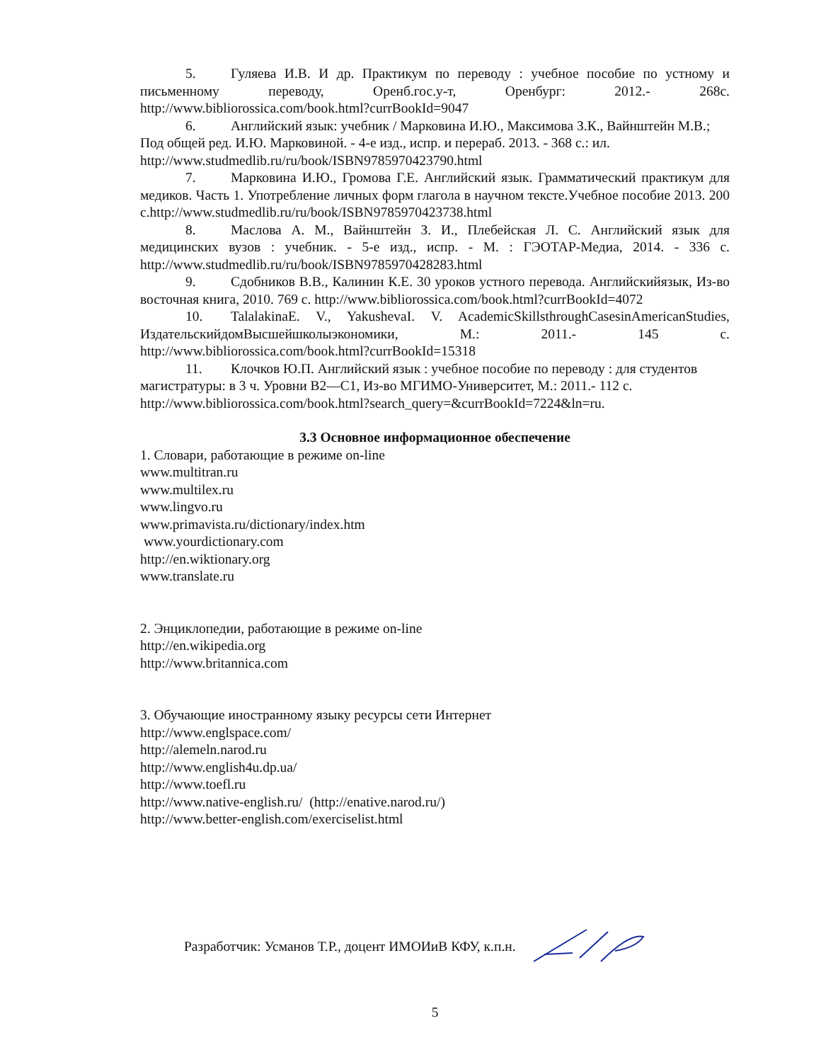5. Гуляева И.В. И др. Практикум по переводу : учебное пособие по устному и письменному переводу, Оренб.гос.у-т, Оренбург: 2012.- 268с. http://www.bibliorossica.com/book.html?currBookId=9047
6. Английский язык: учебник / Марковина И.Ю., Максимова З.К., Вайнштейн М.В.; Под общей ред. И.Ю. Марковиной. - 4-е изд., испр. и перераб. 2013. - 368 с.: ил. http://www.studmedlib.ru/ru/book/ISBN9785970423790.html
7. Марковина И.Ю., Громова Г.Е. Английский язык. Грамматический практикум для медиков. Часть 1. Употребление личных форм глагола в научном тексте.Учебное пособие 2013. 200 с.http://www.studmedlib.ru/ru/book/ISBN9785970423738.html
8. Маслова А. М., Вайнштейн З. И., Плебейская Л. С. Английский язык для медицинских вузов : учебник. - 5-е изд., испр. - М. : ГЭОТАР-Медиа, 2014. - 336 с. http://www.studmedlib.ru/ru/book/ISBN9785970428283.html
9. Сдобников В.В., Калинин К.Е. 30 уроков устного перевода. Английскийязык, Из-во восточная книга, 2010. 769 с. http://www.bibliorossica.com/book.html?currBookId=4072
10. TalalakinaE. V., YakushevaI. V. AcademicSkillsthroughCasesinAmericanStudies, ИздательскийдомВысшейшколыэкономики, М.: 2011.- 145 с. http://www.bibliorossica.com/book.html?currBookId=15318
11. Клочков Ю.П. Английский язык : учебное пособие по переводу : для студентов магистратуры: в 3 ч. Уровни В2—С1, Из-во МГИМО-Университет, М.: 2011.- 112 с. http://www.bibliorossica.com/book.html?search_query=&currBookId=7224&ln=ru.
3.3 Основное информационное обеспечение
1. Словари, работающие в режиме on-line
www.multitran.ru
www.multilex.ru
www.lingvo.ru
www.primavista.ru/dictionary/index.htm
www.yourdictionary.com
http://en.wiktionary.org
www.translate.ru
2. Энциклопедии, работающие в режиме on-line
http://en.wikipedia.org
http://www.britannica.com
3. Обучающие иностранному языку ресурсы сети Интернет
http://www.englspace.com/
http://alemeln.narod.ru
http://www.english4u.dp.ua/
http://www.toefl.ru
http://www.native-english.ru/ (http://enative.narod.ru/)
http://www.better-english.com/exerciselist.html
Разработчик: Усманов Т.Р., доцент ИМОИиВ КФУ, к.п.н.
5